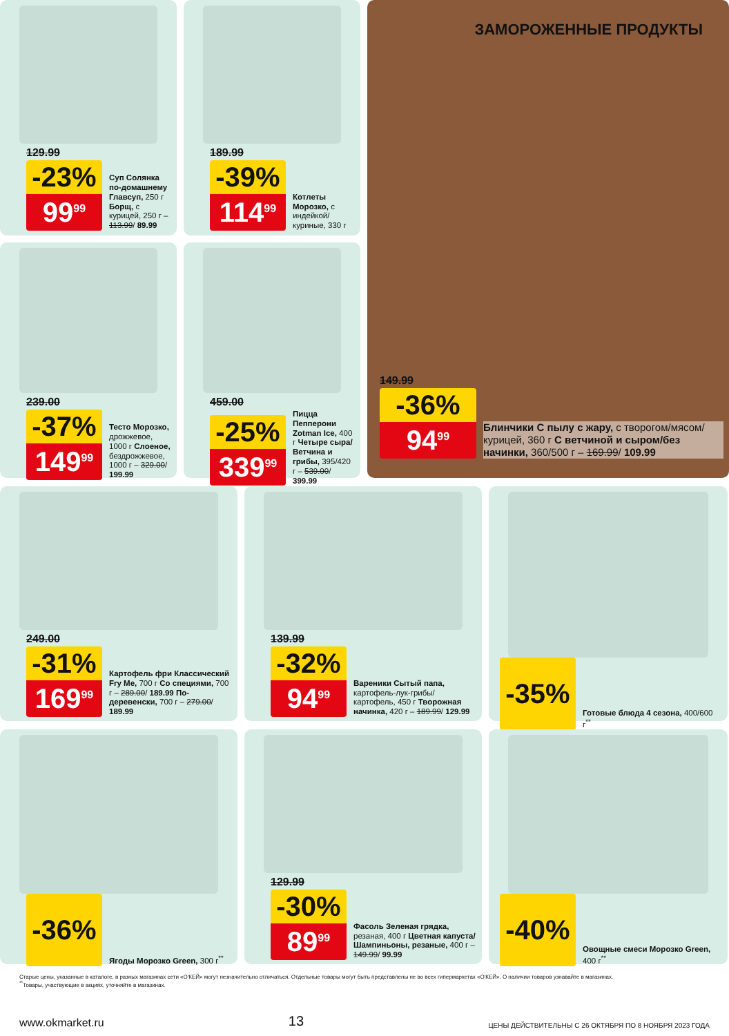129.99
-23%
99<sup>99</sup>
Суп Солянка по-домашнему Главсуп, 250 г Борщ, с курицей, 250 г – 113.99/ 89.99
189.99
-39%
114<sup>99</sup>
Котлеты Морозко, с индейкой/куриные, 330 г
239.00
-37%
149<sup>99</sup>
Тесто Морозко, дрожжевое, 1000 г Слоеное, бездрожжевое, 1000 г – 329.00/ 199.99
459.00
-25%
339<sup>99</sup>
Пицца Пепперони Zotman Ice, 400 г Четыре сыра/ Ветчина и грибы, 395/420 г – 539.00/ 399.99
ЗАМОРОЖЕННЫЕ ПРОДУКТЫ
149.99
-36%
94<sup>99</sup>
Блинчики С пылу с жару, с творогом/мясом/курицей, 360 г С ветчиной и сыром/без начинки, 360/500 г – 169.99/ 109.99
249.00
-31%
169<sup>99</sup>
Картофель фри Классический Fry Me, 700 г Со специями, 700 г – 289.00/ 189.99 По-деревенски, 700 г – 279.00/ 189.99
139.99
-32%
94<sup>99</sup>
Вареники Сытый папа, картофель-лук-грибы/картофель, 450 г Творожная начинка, 420 г – 189.99/ 129.99
-35%
Готовые блюда 4 сезона, 400/600 г<sup>**</sup>
-36%
Ягоды Морозко Green, 300 г<sup>**</sup>
129.99
-30%
89<sup>99</sup>
Фасоль Зеленая грядка, резаная, 400 г Цветная капуста/Шампиньоны, резаные, 400 г – 149.99/ 99.99
-40%
Овощные смеси Морозко Green, 400 г<sup>**</sup>
Старые цены, указанные в каталоге, в разных магазинах сети «О'КЕЙ» могут незначительно отличаться. Отдельные товары могут быть представлены не во всех гипермаркетах «О'КЕЙ». О наличии товаров узнавайте в магазинах.
<sup>**</sup> Товары, участвующие в акциях, уточняйте в магазинах.
www.okmarket.ru 13 ЦЕНЫ ДЕЙСТВИТЕЛЬНЫ С 26 ОКТЯБРЯ ПО 8 НОЯБРЯ 2023 ГОДА